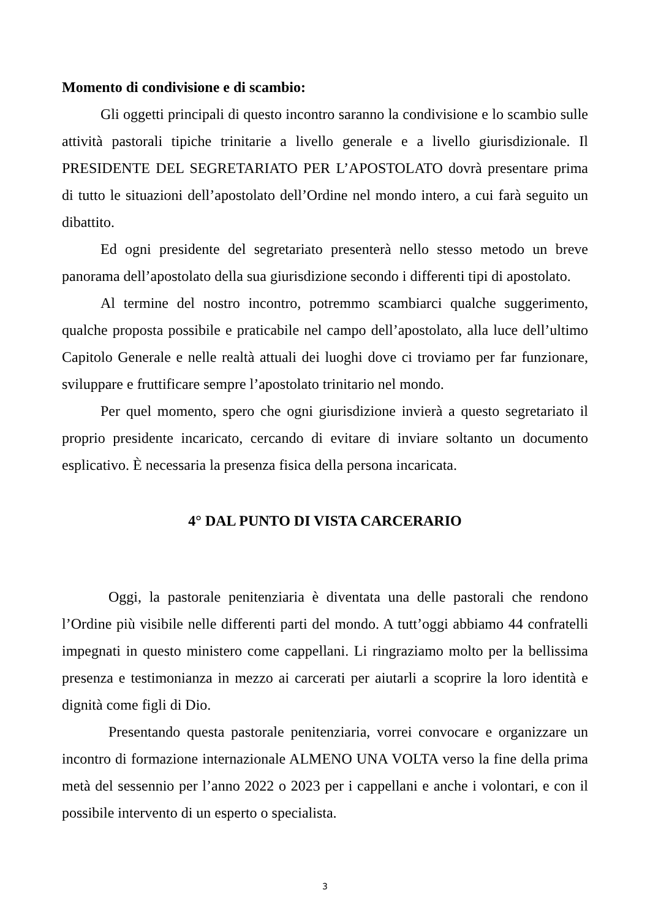Momento di condivisione e di scambio:
Gli oggetti principali di questo incontro saranno la condivisione e lo scambio sulle attività pastorali tipiche trinitarie a livello generale e a livello giurisdizionale. Il PRESIDENTE DEL SEGRETARIATO PER L’APOSTOLATO dovrà presentare prima di tutto le situazioni dell’apostolato dell’Ordine nel mondo intero, a cui farà seguito un dibattito.
Ed ogni presidente del segretariato presenterà nello stesso metodo un breve panorama dell’apostolato della sua giurisdizione secondo i differenti tipi di apostolato.
Al termine del nostro incontro, potremmo scambiarci qualche suggerimento, qualche proposta possibile e praticabile nel campo dell’apostolato, alla luce dell’ultimo Capitolo Generale e nelle realtà attuali dei luoghi dove ci troviamo per far funzionare, sviluppare e fruttificare sempre l’apostolato trinitario nel mondo.
Per quel momento, spero che ogni giurisdizione invierà a questo segretariato il proprio presidente incaricato, cercando di evitare di inviare soltanto un documento esplicativo. È necessaria la presenza fisica della persona incaricata.
4° DAL PUNTO DI VISTA CARCERARIO
Oggi, la pastorale penitenziaria è diventata una delle pastorali che rendono l’Ordine più visibile nelle differenti parti del mondo. A tutt’oggi abbiamo 44 confratelli impegnati in questo ministero come cappellani. Li ringraziamo molto per la bellissima presenza e testimonianza in mezzo ai carcerati per aiutarli a scoprire la loro identità e dignità come figli di Dio.
Presentando questa pastorale penitenziaria, vorrei convocare e organizzare un incontro di formazione internazionale ALMENO UNA VOLTA verso la fine della prima metà del sessennio per l’anno 2022 o 2023 per i cappellani e anche i volontari, e con il possibile intervento di un esperto o specialista.
3